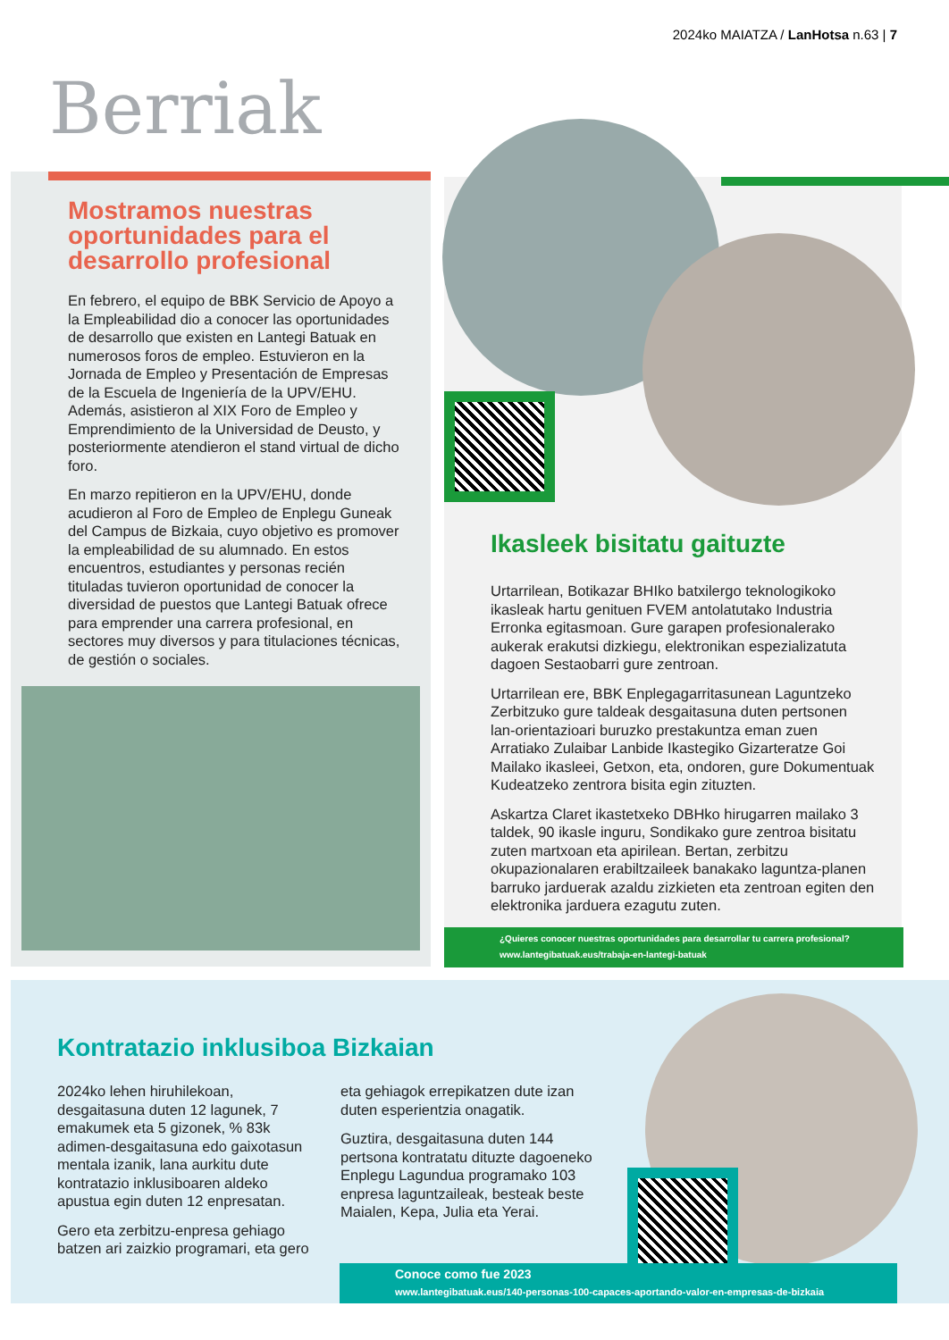2024ko MAIATZA / LanHotsa n.63 | 7
Berriak
Mostramos nuestras oportunidades para el desarrollo profesional
En febrero, el equipo de BBK Servicio de Apoyo a la Empleabilidad dio a conocer las oportunidades de desarrollo que existen en Lantegi Batuak en numerosos foros de empleo. Estuvieron en la Jornada de Empleo y Presentación de Empresas de la Escuela de Ingeniería de la UPV/EHU. Además, asistieron al XIX Foro de Empleo y Emprendimiento de la Universidad de Deusto, y posteriormente atendieron el stand virtual de dicho foro.
En marzo repitieron en la UPV/EHU, donde acudieron al Foro de Empleo de Enplegu Guneak del Campus de Bizkaia, cuyo objetivo es promover la empleabilidad de su alumnado. En estos encuentros, estudiantes y personas recién tituladas tuvieron oportunidad de conocer la diversidad de puestos que Lantegi Batuak ofrece para emprender una carrera profesional, en sectores muy diversos y para titulaciones técnicas, de gestión o sociales.
Ikasleek bisitatu gaituzte
Urtarrilean, Botikazar BHIko batxilergo teknologikoko ikasleak hartu genituen FVEM antolatutako Industria Erronka egitasmoan. Gure garapen profesionalerako aukerak erakutsi dizkiegu, elektronikan espezializatuta dagoen Sestaobarri gure zentroan.
Urtarrilean ere, BBK Enplegagarritasunean Laguntzeko Zerbitzuko gure taldeak desgaitasuna duten pertsonen lan-orientazioari buruzko prestakuntza eman zuen Arratiako Zulaibar Lanbide Ikastegiko Gizarteratze Goi Mailako ikasleei, Getxon, eta, ondoren, gure Dokumentuak Kudeatzeko zentrora bisita egin zituzten.
Askartza Claret ikastetxeko DBHko hirugarren mailako 3 taldek, 90 ikasle inguru, Sondikako gure zentroa bisitatu zuten martxoan eta apirilean. Bertan, zerbitzu okupazionalaren erabiltzaileek banakako laguntza-planen barruko jarduerak azaldu zizkieten eta zentroan egiten den elektronika jarduera ezagutu zuten.
¿Quieres conocer nuestras oportunidades para desarrollar tu carrera profesional?
www.lantegibatuak.eus/trabaja-en-lantegi-batuak
Kontratazio inklusiboa Bizkaian
2024ko lehen hiruhilekoan, desgaitasuna duten 12 lagunek, 7 emakumek eta 5 gizonek, % 83k adimen-desgaitasuna edo gaixotasun mentala izanik, lana aurkitu dute kontratazio inklusiboaren aldeko apustua egin duten 12 enpresatan.
Gero eta zerbitzu-enpresa gehiago batzen ari zaizkio programari, eta gero
eta gehiagok errepikatzen dute izan duten esperientzia onagatik.
Guztira, desgaitasuna duten 144 pertsona kontratatu dituzte dagoeneko Enplegu Lagundua programako 103 enpresa laguntzaileak, besteak beste Maialen, Kepa, Julia eta Yerai.
Conoce como fue 2023
www.lantegibatuak.eus/140-personas-100-capaces-aportando-valor-en-empresas-de-bizkaia